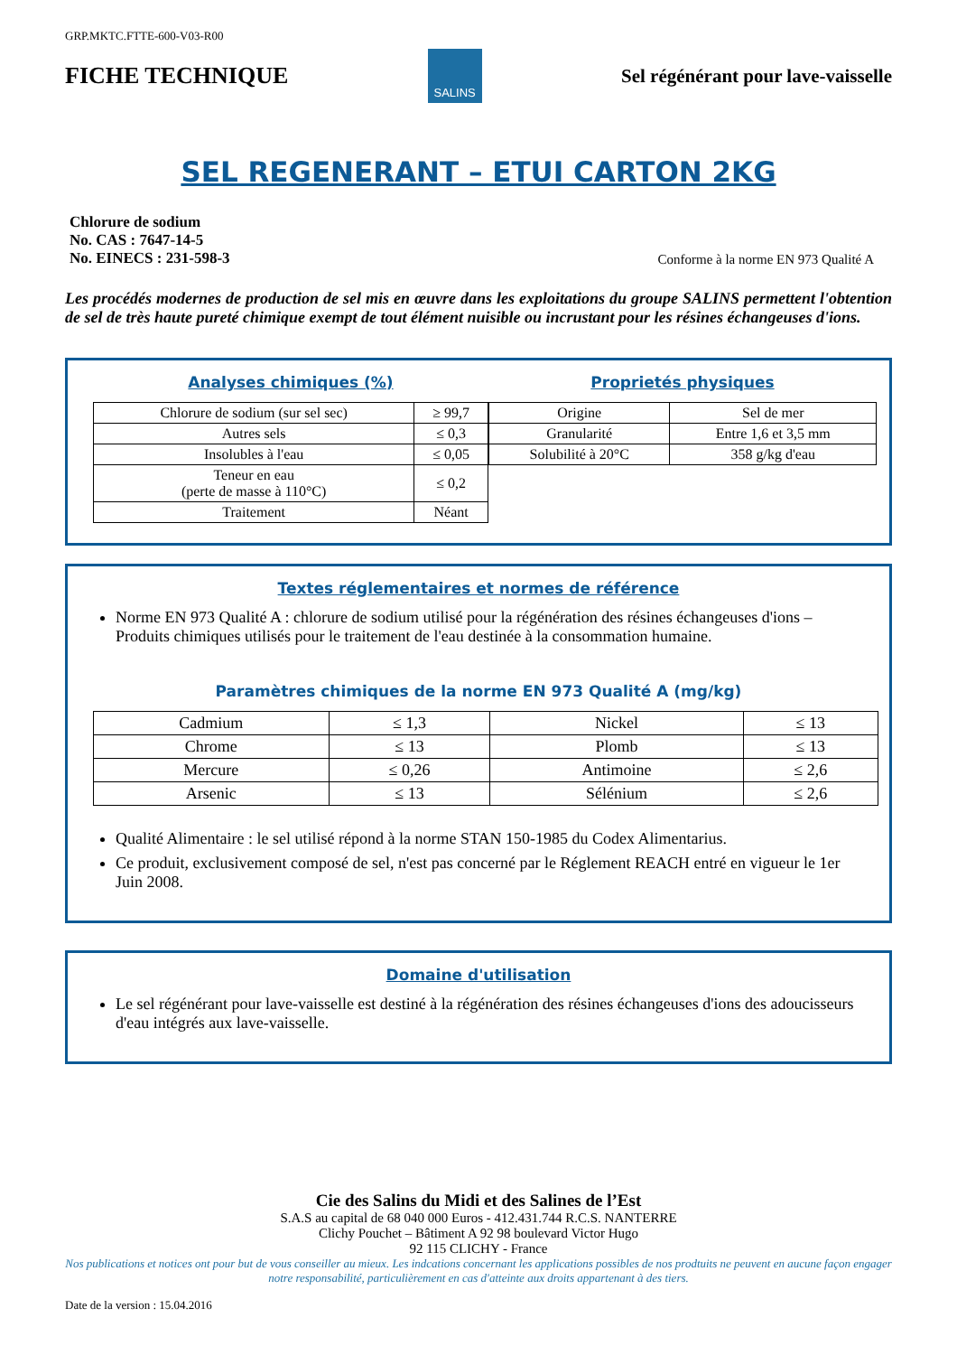GRP.MKTC.FTTE-600-V03-R00
FICHE TECHNIQUE
SALINS
Sel régénérant pour lave-vaisselle
SEL REGENERANT – ETUI CARTON 2KG
Chlorure de sodium
No. CAS : 7647-14-5
No. EINECS : 231-598-3
Conforme à la norme EN 973 Qualité A
Les procédés modernes de production de sel mis en œuvre dans les exploitations du groupe SALINS permettent l'obtention de sel de très haute pureté chimique exempt de tout élément nuisible ou incrustant pour les résines échangeuses d'ions.
Analyses chimiques (%)
| Chlorure de sodium (sur sel sec) | ≥ 99,7 |
| Autres sels | ≤ 0,3 |
| Insolubles à l'eau | ≤ 0,05 |
| Teneur en eau (perte de masse à 110°C) | ≤ 0,2 |
| Traitement | Néant |
Proprietés physiques
| Origine | Sel de mer |
| Granularité | Entre 1,6 et 3,5 mm |
| Solubilité à 20°C | 358 g/kg d'eau |
Textes réglementaires et normes de référence
Norme EN 973 Qualité A : chlorure de sodium utilisé pour la régénération des résines échangeuses d'ions – Produits chimiques utilisés pour le traitement de l'eau destinée à la consommation humaine.
Paramètres chimiques de la norme EN 973 Qualité A (mg/kg)
| Cadmium | ≤ 1,3 | Nickel | ≤ 13 |
| Chrome | ≤ 13 | Plomb | ≤ 13 |
| Mercure | ≤ 0,26 | Antimoine | ≤ 2,6 |
| Arsenic | ≤ 13 | Sélénium | ≤ 2,6 |
Qualité Alimentaire : le sel utilisé répond à la norme STAN 150-1985 du Codex Alimentarius.
Ce produit, exclusivement composé de sel, n'est pas concerné par le Réglement REACH entré en vigueur le 1er Juin 2008.
Domaine d'utilisation
Le sel régénérant pour lave-vaisselle est destiné à la régénération des résines échangeuses d'ions des adoucisseurs d'eau intégrés aux lave-vaisselle.
Cie des Salins du Midi et des Salines de l’Est
S.A.S au capital de 68 040 000 Euros - 412.431.744 R.C.S. NANTERRE
Clichy Pouchet – Bâtiment A 92 98 boulevard Victor Hugo
92 115 CLICHY - France
Nos publications et notices ont pour but de vous conseiller au mieux. Les indcations concernant les applications possibles de nos prodtuits ne peuvent en aucune façon engager notre responsabilité, particulièrement en cas d'atteinte aux droits appartenant à des tiers.
Date de la version : 15.04.2016